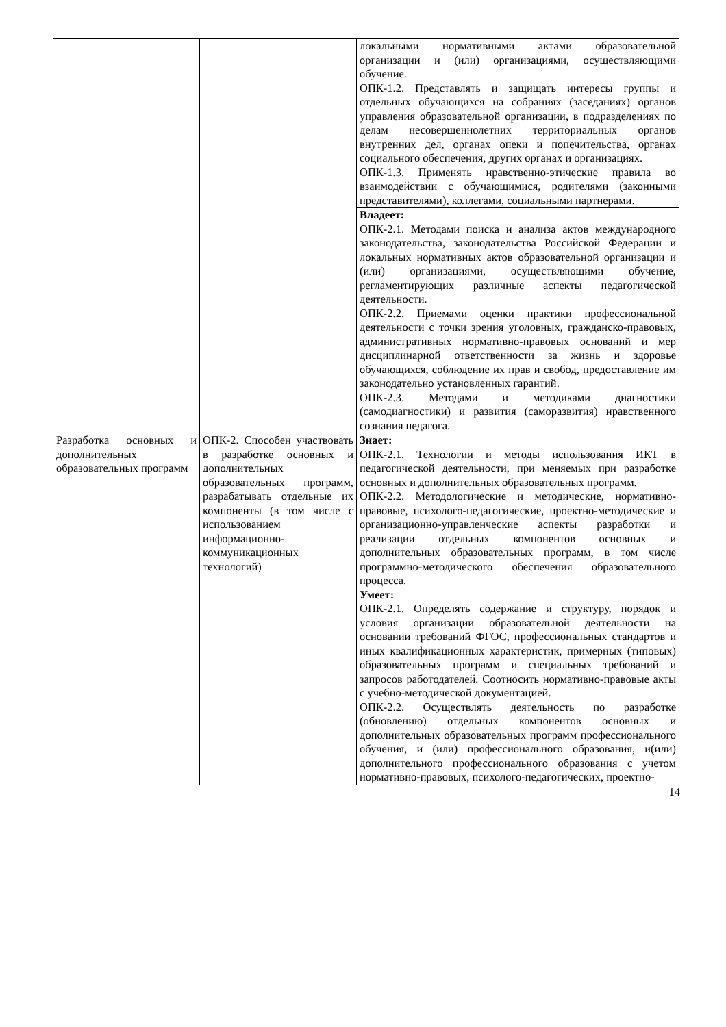| | | локальными нормативными актами образовательной организации и (или) организациями, осуществляющими обучение. ОПК-1.2. Представлять и защищать интересы группы и отдельных обучающихся на собраниях (заседаниях) органов управления образовательной организации, в подразделениях по делам несовершеннолетних территориальных органов внутренних дел, органах опеки и попечительства, органах социального обеспечения, других органах и организациях. ОПК-1.3. Применять нравственно-этические правила во взаимодействии с обучающимися, родителями (законными представителями), коллегами, социальными партнерами. |
| | | Владеет: ОПК-2.1. Методами поиска и анализа актов международного законодательства, законодательства Российской Федерации и локальных нормативных актов образовательной организации и (или) организациями, осуществляющими обучение, регламентирующих различные аспекты педагогической деятельности. ОПК-2.2. Приемами оценки практики профессиональной деятельности с точки зрения уголовных, гражданско-правовых, административных нормативно-правовых оснований и мер дисциплинарной ответственности за жизнь и здоровье обучающихся, соблюдение их прав и свобод, предоставление им законодательно установленных гарантий. ОПК-2.3. Методами и методиками диагностики (самодиагностики) и развития (саморазвития) нравственного сознания педагога. |
| Разработка основных и дополнительных образовательных программ | ОПК-2. Способен участвовать в разработке основных и дополнительных образовательных программ, разрабатывать отдельные их компоненты (в том числе с использованием информационно-коммуникационных технологий) | Знает: ОПК-2.1. Технологии и методы использования ИКТ в педагогической деятельности, при меняемых при разработке основных и дополнительных образовательных программ. ОПК-2.2. Методологические и методические, нормативно-правовые, психолого-педагогические, проектно-методические и организационно-управленческие аспекты разработки и реализации отдельных компонентов основных и дополнительных образовательных программ, в том числе программно-методического обеспечения образовательного процесса. Умеет: ОПК-2.1. Определять содержание и структуру, порядок и условия организации образовательной деятельности на основании требований ФГОС, профессиональных стандартов и иных квалификационных характеристик, примерных (типовых) образовательных программ и специальных требований и запросов работодателей. Соотносить нормативно-правовые акты с учебно-методической документацией. ОПК-2.2. Осуществлять деятельность по разработке (обновлению) отдельных компонентов основных и дополнительных образовательных программ профессионального обучения, и (или) профессионального образования, и(или) дополнительного профессионального образования с учетом нормативно-правовых, психолого-педагогических, проектно- |
14